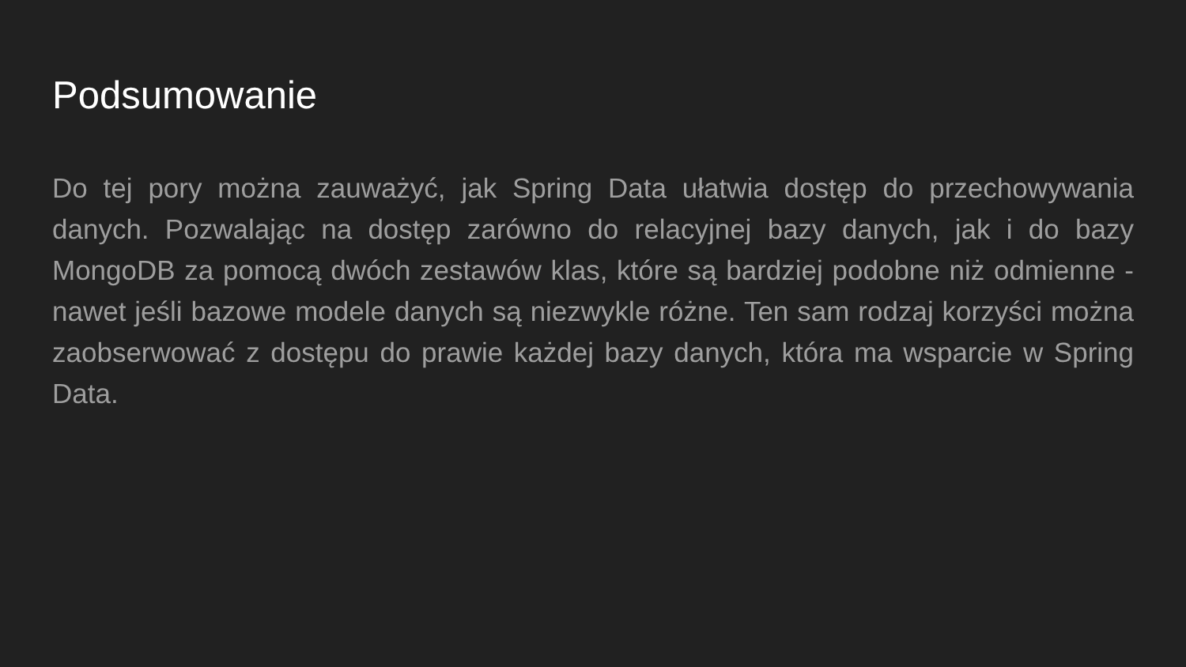Podsumowanie
Do tej pory można zauważyć, jak Spring Data ułatwia dostęp do przechowywania danych. Pozwalając na dostęp zarówno do relacyjnej bazy danych, jak i do bazy MongoDB za pomocą dwóch zestawów klas, które są bardziej podobne niż odmienne - nawet jeśli bazowe modele danych są niezwykle różne. Ten sam rodzaj korzyści można zaobserwować z dostępu do prawie każdej bazy danych, która ma wsparcie w Spring Data.